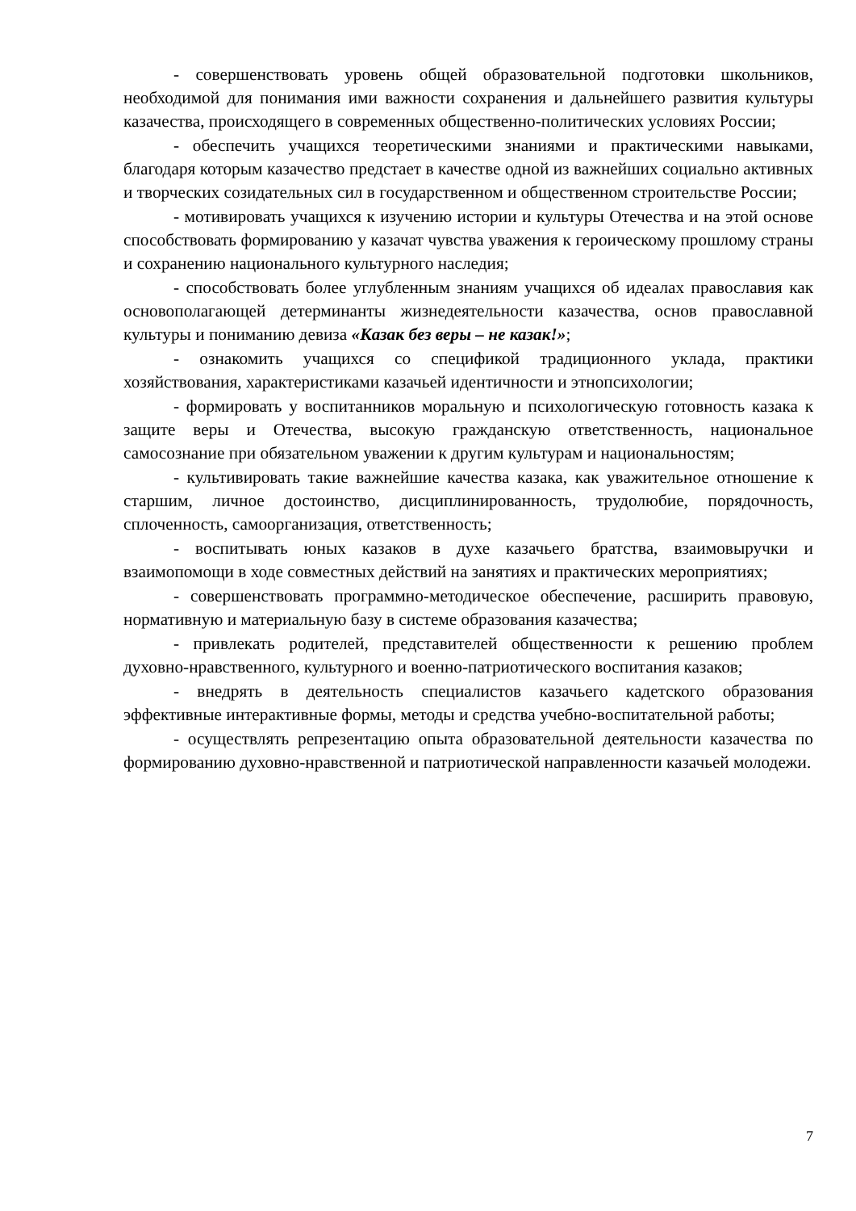- совершенствовать уровень общей образовательной подготовки школьников, необходимой для понимания ими важности сохранения и дальнейшего развития культуры казачества, происходящего в современных общественно-политических условиях России;
- обеспечить учащихся теоретическими знаниями и практическими навыками, благодаря которым казачество предстает в качестве одной из важнейших социально активных и творческих созидательных сил в государственном и общественном строительстве России;
- мотивировать учащихся к изучению истории и культуры Отечества и на этой основе способствовать формированию у казачат чувства уважения к героическому прошлому страны и сохранению национального культурного наследия;
- способствовать более углубленным знаниям учащихся об идеалах православия как основополагающей детерминанты жизнедеятельности казачества, основ православной культуры и пониманию девиза «Казак без веры – не казак!»;
- ознакомить учащихся со спецификой традиционного уклада, практики хозяйствования, характеристиками казачьей идентичности и этнопсихологии;
- формировать у воспитанников моральную и психологическую готовность казака к защите веры и Отечества, высокую гражданскую ответственность, национальное самосознание при обязательном уважении к другим культурам и национальностям;
- культивировать такие важнейшие качества казака, как уважительное отношение к старшим, личное достоинство, дисциплинированность, трудолюбие, порядочность, сплоченность, самоорганизация, ответственность;
- воспитывать юных казаков в духе казачьего братства, взаимовыручки и взаимопомощи в ходе совместных действий на занятиях и практических мероприятиях;
- совершенствовать программно-методическое обеспечение, расширить правовую, нормативную и материальную базу в системе образования казачества;
- привлекать родителей, представителей общественности к решению проблем духовно-нравственного, культурного и военно-патриотического воспитания казаков;
- внедрять в деятельность специалистов казачьего кадетского образования эффективные интерактивные формы, методы и средства учебно-воспитательной работы;
- осуществлять репрезентацию опыта образовательной деятельности казачества по формированию духовно-нравственной и патриотической направленности казачьей молодежи.
7